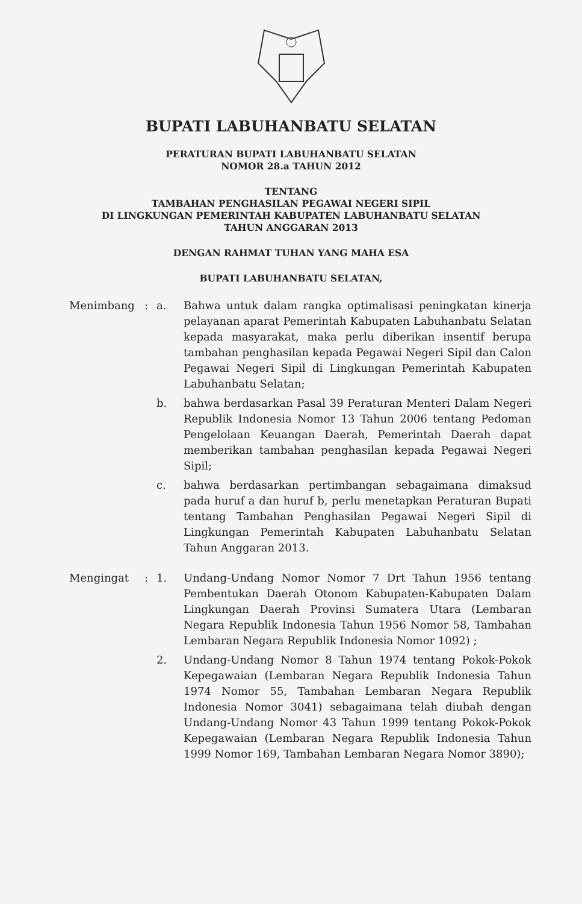BUPATI LABUHANBATU SELATAN
PERATURAN BUPATI LABUHANBATU SELATAN
NOMOR 28.a TAHUN 2012
TENTANG
TAMBAHAN PENGHASILAN PEGAWAI NEGERI SIPIL
DI LINGKUNGAN PEMERINTAH KABUPATEN LABUHANBATU SELATAN
TAHUN ANGGARAN 2013
DENGAN RAHMAT TUHAN YANG MAHA ESA
BUPATI LABUHANBATU SELATAN,
Menimbang : a. Bahwa untuk dalam rangka optimalisasi peningkatan kinerja pelayanan aparat Pemerintah Kabupaten Labuhanbatu Selatan kepada masyarakat, maka perlu diberikan insentif berupa tambahan penghasilan kepada Pegawai Negeri Sipil dan Calon Pegawai Negeri Sipil di Lingkungan Pemerintah Kabupaten Labuhanbatu Selatan;
b. bahwa berdasarkan Pasal 39 Peraturan Menteri Dalam Negeri Republik Indonesia Nomor 13 Tahun 2006 tentang Pedoman Pengelolaan Keuangan Daerah, Pemerintah Daerah dapat memberikan tambahan penghasilan kepada Pegawai Negeri Sipil;
c. bahwa berdasarkan pertimbangan sebagaimana dimaksud pada huruf a dan huruf b, perlu menetapkan Peraturan Bupati tentang Tambahan Penghasilan Pegawai Negeri Sipil di Lingkungan Pemerintah Kabupaten Labuhanbatu Selatan Tahun Anggaran 2013.
Mengingat : 1. Undang-Undang Nomor Nomor 7 Drt Tahun 1956 tentang Pembentukan Daerah Otonom Kabupaten-Kabupaten Dalam Lingkungan Daerah Provinsi Sumatera Utara (Lembaran Negara Republik Indonesia Tahun 1956 Nomor 58, Tambahan Lembaran Negara Republik Indonesia Nomor 1092) ;
2. Undang-Undang Nomor 8 Tahun 1974 tentang Pokok-Pokok Kepegawaian (Lembaran Negara Republik Indonesia Tahun 1974 Nomor 55, Tambahan Lembaran Negara Republik Indonesia Nomor 3041) sebagaimana telah diubah dengan Undang-Undang Nomor 43 Tahun 1999 tentang Pokok-Pokok Kepegawaian (Lembaran Negara Republik Indonesia Tahun 1999 Nomor 169, Tambahan Lembaran Negara Nomor 3890);